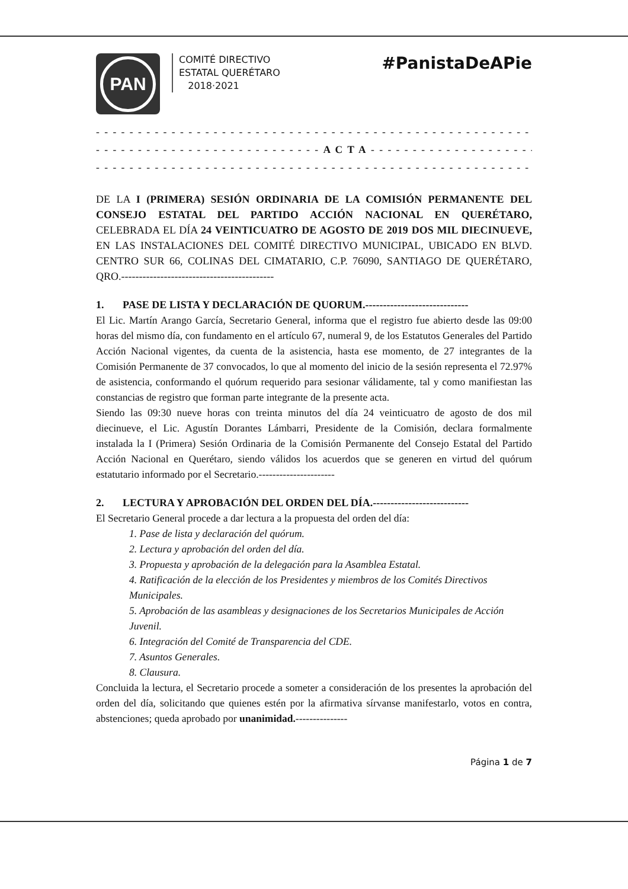PAN
COMITÉ DIRECTIVO
ESTATAL QUERÉTARO
2018·2021
#PanistaDeAPie
- - - - - - - - - - - - - - - - - - - - - - - - - - - - - - - - - - - - - - - - - - - - - - - - - - - - - - - - - - -
- - - - - - - - - - - - - - - - - - - - - - - - - - - A C T A - - - - - - - - - - - - - - - - - - - - - - -
- - - - - - - - - - - - - - - - - - - - - - - - - - - - - - - - - - - - - - - - - - - - - - - - - - - - - - - - - - -
DE LA I (PRIMERA) SESIÓN ORDINARIA DE LA COMISIÓN PERMANENTE DEL CONSEJO ESTATAL DEL PARTIDO ACCIÓN NACIONAL EN QUERÉTARO, CELEBRADA EL DÍA 24 VEINTICUATRO DE AGOSTO DE 2019 DOS MIL DIECINUEVE, EN LAS INSTALACIONES DEL COMITÉ DIRECTIVO MUNICIPAL, UBICADO EN BLVD. CENTRO SUR 66, COLINAS DEL CIMATARIO, C.P. 76090, SANTIAGO DE QUERÉTARO, QRO.-------------------------------------------
1. PASE DE LISTA Y DECLARACIÓN DE QUORUM.-----------------------------
El Lic. Martín Arango García, Secretario General, informa que el registro fue abierto desde las 09:00 horas del mismo día, con fundamento en el artículo 67, numeral 9, de los Estatutos Generales del Partido Acción Nacional vigentes, da cuenta de la asistencia, hasta ese momento, de 27 integrantes de la Comisión Permanente de 37 convocados, lo que al momento del inicio de la sesión representa el 72.97% de asistencia, conformando el quórum requerido para sesionar válidamente, tal y como manifiestan las constancias de registro que forman parte integrante de la presente acta.
Siendo las 09:30 nueve horas con treinta minutos del día 24 veinticuatro de agosto de dos mil diecinueve, el Lic. Agustín Dorantes Lámbarri, Presidente de la Comisión, declara formalmente instalada la I (Primera) Sesión Ordinaria de la Comisión Permanente del Consejo Estatal del Partido Acción Nacional en Querétaro, siendo válidos los acuerdos que se generen en virtud del quórum estatutario informado por el Secretario.----------------------
2. LECTURA Y APROBACIÓN DEL ORDEN DEL DÍA.---------------------------
El Secretario General procede a dar lectura a la propuesta del orden del día:
1. Pase de lista y declaración del quórum.
2. Lectura y aprobación del orden del día.
3. Propuesta y aprobación de la delegación para la Asamblea Estatal.
4. Ratificación de la elección de los Presidentes y miembros de los Comités Directivos Municipales.
5. Aprobación de las asambleas y designaciones de los Secretarios Municipales de Acción Juvenil.
6. Integración del Comité de Transparencia del CDE.
7. Asuntos Generales.
8. Clausura.
Concluida la lectura, el Secretario procede a someter a consideración de los presentes la aprobación del orden del día, solicitando que quienes estén por la afirmativa sírvanse manifestarlo, votos en contra, abstenciones; queda aprobado por unanimidad.---------------
Página 1 de 7